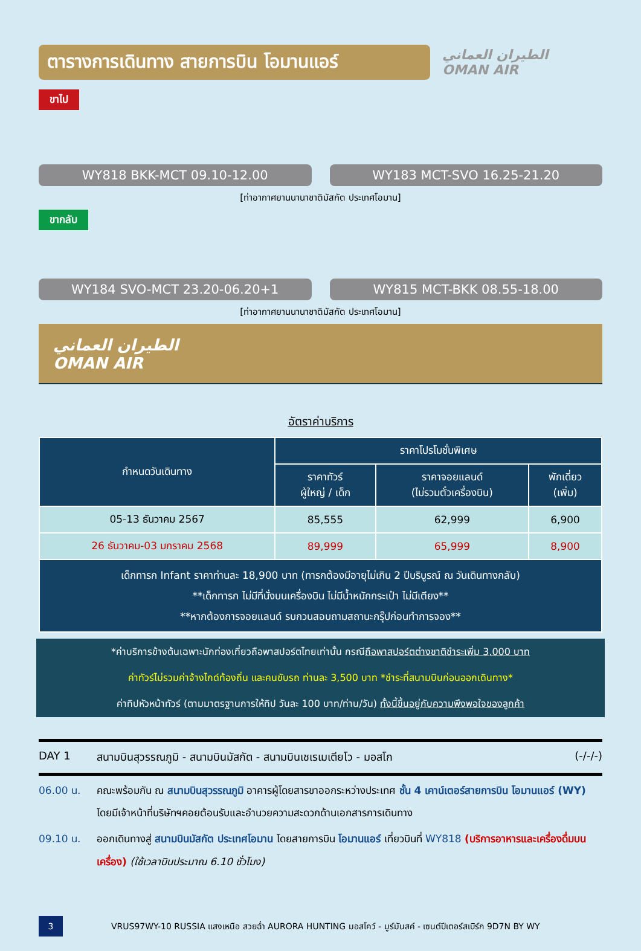ตารางการเดินทาง สายการบิน โอมานแอร์
الطيران العماني
OMAN AIR
ขาไป
WY818 BKK-MCT 09.10-12.00 WY183 MCT-SVO 16.25-21.20
[ท่าอากาศยานนานาชาติมัสกัต ประเทศโอมาน]
ขากลับ
WY184 SVO-MCT 23.20-06.20+1 WY815 MCT-BKK 08.55-18.00
[ท่าอากาศยานนานาชาติมัสกัต ประเทศโอมาน]
الطيران العماني
OMAN AIR
อัตราค่าบริการ
| กำหนดวันเดินทาง | ราคาโปรโมชั่นพิเศษ | | |
| --- | --- | --- | --- |
| | ราคาทัวร์ ผู้ใหญ่ / เด็ก | ราคาจอยแลนด์ (ไม่รวมตั๋วเครื่องบิน) | พักเดี่ยว (เพิ่ม) |
| 05-13 ธันวาคม 2567 | 85,555 | 62,999 | 6,900 |
| 26 ธันวาคม-03 มกราคม 2568 | 89,999 | 65,999 | 8,900 |
| เด็กทารก Infant ราคาท่านละ 18,900 บาท (ทารกต้องมีอายุไม่เกิน 2 ปีบริบูรณ์ ณ วันเดินทางกลับ) **เด็กทารก ไม่มีที่นั่งบนเครื่องบิน ไม่มีน้ำหนักกระเป๋า ไม่มีเตียง** **หากต้องการจอยแลนด์ รบกวนสอบถามสถานะกรุ๊ปก่อนทำการจอง** | | | |
*ค่าบริการข้างต้นเฉพาะนักท่องเที่ยวถือพาสปอร์ตไทยเท่านั้น กรณีถือพาสปอร์ตต่างชาติชำระเพิ่ม 3,000 บาท
ค่าทัวร์ไม่รวมค่าจ้างไกด์ท้องถิ่น และคนขับรถ ท่านละ 3,500 บาท *ชำระที่สนามบินก่อนออกเดินทาง*
ค่าทิปหัวหน้าทัวร์ (ตามมาตรฐานการให้ทิป วันละ 100 บาท/ท่าน/วัน) ทั้งนี้ขึ้นอยู่กับความพึงพอใจของลูกค้า
DAY 1 สนามบินสุวรรณภูมิ - สนามบินมัสกัต - สนามบินเชเรเมเตียโว - มอสโก (-/-/-)
06.00 น. คณะพร้อมกัน ณ สนามบินสุวรรณภูมิ อาคารผู้โดยสารขาออกระหว่างประเทศ ชั้น 4 เคาน์เตอร์สายการบิน โอมานแอร์ (WY) โดยมีเจ้าหน้าที่บริษัทฯคอยต้อนรับและอำนวยความสะดวกด้านเอกสารการเดินทาง
09.10 น. ออกเดินทางสู่ สนามบินมัสกัต ประเทศโอมาน โดยสายการบิน โอมานแอร์ เที่ยวบินที่ WY818 (บริการอาหารและเครื่องดื่มบนเครื่อง) (ใช้เวลาบินประมาณ 6.10 ชั่วโมง)
3
VRUS97WY-10 RUSSIA แสงเหนือ สวยฉ่ำ AURORA HUNTING มอสโคว์ - มูร์มันสค์ - เซนต์ปีเตอร์สเบิร์ก 9D7N BY WY